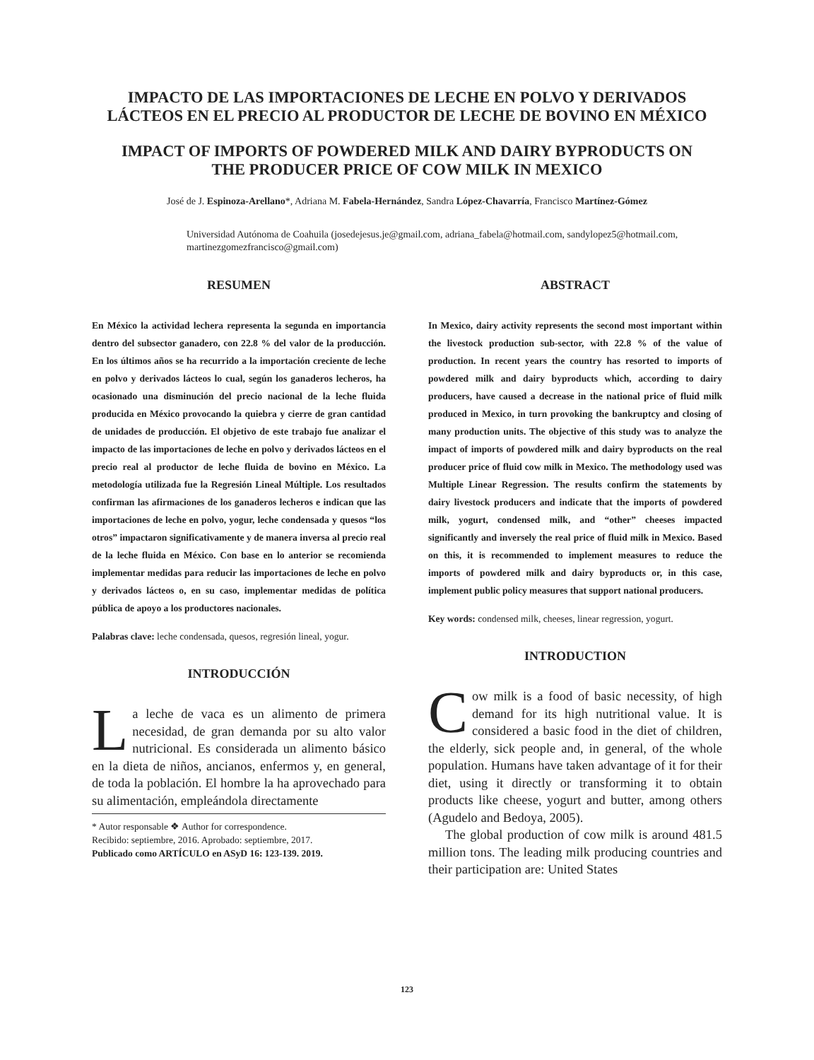IMPACTO DE LAS IMPORTACIONES DE LECHE EN POLVO Y DERIVADOS LÁCTEOS EN EL PRECIO AL PRODUCTOR DE LECHE DE BOVINO EN MÉXICO
IMPACT OF IMPORTS OF POWDERED MILK AND DAIRY BYPRODUCTS ON THE PRODUCER PRICE OF COW MILK IN MEXICO
José de J. Espinoza-Arellano*, Adriana M. Fabela-Hernández, Sandra López-Chavarría, Francisco Martínez-Gómez
Universidad Autónoma de Coahuila (josedejesus.je@gmail.com, adriana_fabela@hotmail.com, sandylopez5@hotmail.com, martinezgomezfrancisco@gmail.com)
RESUMEN
En México la actividad lechera representa la segunda en importancia dentro del subsector ganadero, con 22.8 % del valor de la producción. En los últimos años se ha recurrido a la importación creciente de leche en polvo y derivados lácteos lo cual, según los ganaderos lecheros, ha ocasionado una disminución del precio nacional de la leche fluida producida en México provocando la quiebra y cierre de gran cantidad de unidades de producción. El objetivo de este trabajo fue analizar el impacto de las importaciones de leche en polvo y derivados lácteos en el precio real al productor de leche fluida de bovino en México. La metodología utilizada fue la Regresión Lineal Múltiple. Los resultados confirman las afirmaciones de los ganaderos lecheros e indican que las importaciones de leche en polvo, yogur, leche condensada y quesos “los otros” impactaron significativamente y de manera inversa al precio real de la leche fluida en México. Con base en lo anterior se recomienda implementar medidas para reducir las importaciones de leche en polvo y derivados lácteos o, en su caso, implementar medidas de política pública de apoyo a los productores nacionales.
Palabras clave: leche condensada, quesos, regresión lineal, yogur.
INTRODUCCIÓN
La leche de vaca es un alimento de primera necesidad, de gran demanda por su alto valor nutricional. Es considerada un alimento básico en la dieta de niños, ancianos, enfermos y, en general, de toda la población. El hombre la ha aprovechado para su alimentación, empleándola directamente
* Autor responsable ❖ Author for correspondence.
Recibido: septiembre, 2016. Aprobado: septiembre, 2017.
Publicado como ARTÍCULO en ASyD 16: 123-139. 2019.
ABSTRACT
In Mexico, dairy activity represents the second most important within the livestock production sub-sector, with 22.8 % of the value of production. In recent years the country has resorted to imports of powdered milk and dairy byproducts which, according to dairy producers, have caused a decrease in the national price of fluid milk produced in Mexico, in turn provoking the bankruptcy and closing of many production units. The objective of this study was to analyze the impact of imports of powdered milk and dairy byproducts on the real producer price of fluid cow milk in Mexico. The methodology used was Multiple Linear Regression. The results confirm the statements by dairy livestock producers and indicate that the imports of powdered milk, yogurt, condensed milk, and “other” cheeses impacted significantly and inversely the real price of fluid milk in Mexico. Based on this, it is recommended to implement measures to reduce the imports of powdered milk and dairy byproducts or, in this case, implement public policy measures that support national producers.
Key words: condensed milk, cheeses, linear regression, yogurt.
INTRODUCTION
Cow milk is a food of basic necessity, of high demand for its high nutritional value. It is considered a basic food in the diet of children, the elderly, sick people and, in general, of the whole population. Humans have taken advantage of it for their diet, using it directly or transforming it to obtain products like cheese, yogurt and butter, among others (Agudelo and Bedoya, 2005).
The global production of cow milk is around 481.5 million tons. The leading milk producing countries and their participation are: United States
123